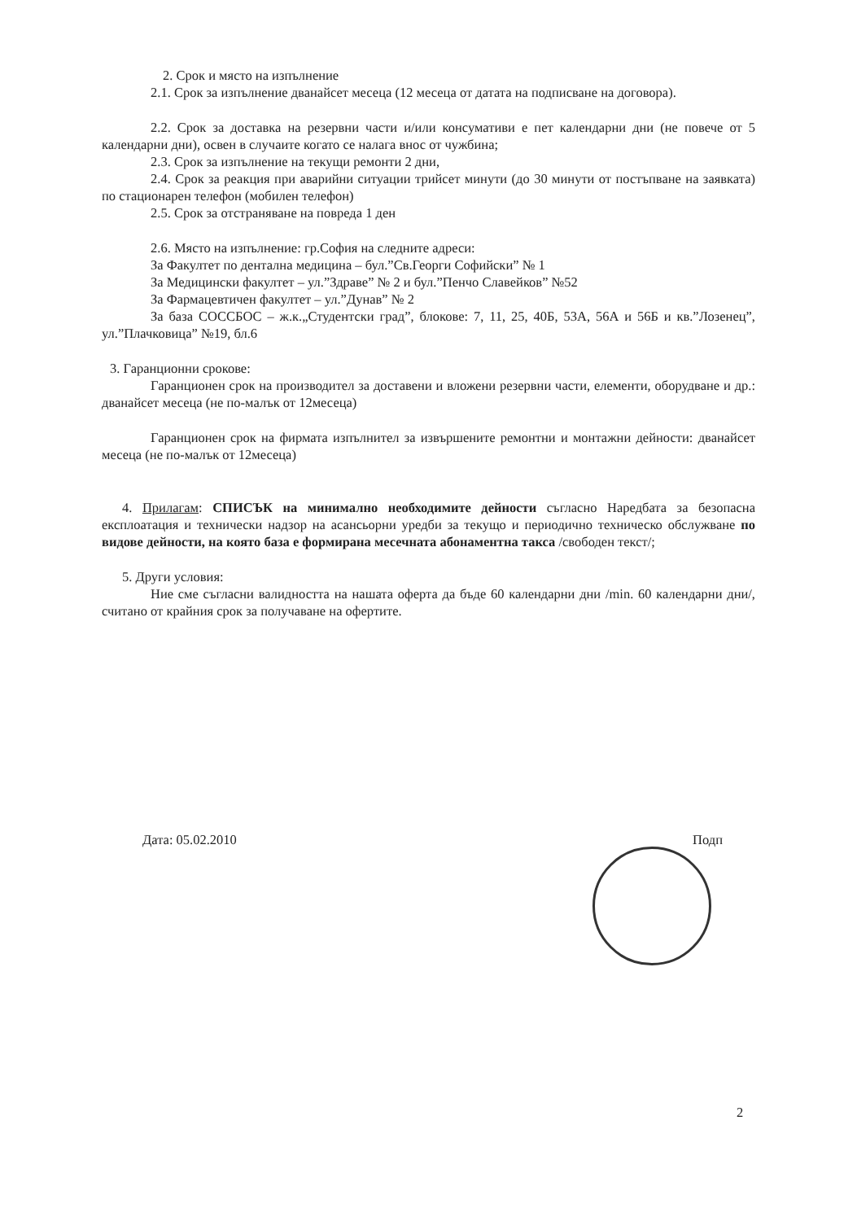2. Срок и място на изпълнение
2.1. Срок за изпълнение дванайсет месеца (12 месеца от датата на подписване на договора).
2.2. Срок за доставка на резервни части и/или консумативи е пет календарни дни (не повече от 5 календарни дни), освен в случаите когато се налага внос от чужбина;
2.3. Срок за изпълнение на текущи ремонти 2 дни,
2.4. Срок за реакция при аварийни ситуации трийсет минути (до 30 минути от постъпване на заявката) по стационарен телефон (мобилен телефон)
2.5. Срок за отстраняване на повреда 1 ден
2.6. Място на изпълнение: гр.София на следните адреси:
За Факултет по дентална медицина – бул.”Св.Георги Софийски” № 1
За Медицински факултет – ул.”Здраве” № 2 и бул.”Пенчо Славейков” №52
За Фармацевтичен факултет – ул.”Дунав” № 2
За база СОССБОС – ж.к.„Студентски град”, блокове: 7, 11, 25, 40Б, 53А, 56А и 56Б и кв.”Лозенец”, ул.”Плачковица” №19, бл.6
3. Гаранционни срокове:
Гаранционен срок на производител за доставени и вложени резервни части, елементи, оборудване и др.: дванайсет месеца (не по-малък от 12месеца)
Гаранционен срок на фирмата изпълнител за извършените ремонтни и монтажни дейности: дванайсет месеца (не по-малък от 12месеца)
4. Прилагам: СПИСЪК на минимално необходимите дейности съгласно Наредбата за безопасна експлоатация и технически надзор на асансьорни уредби за текущо и периодично техническо обслужване по видове дейности, на която база е формирана месечната абонаментна такса /свободен текст/;
5. Други условия:
Ние сме съгласни валидността на нашата оферта да бъде 60 календарни дни /min. 60 календарни дни/, считано от крайния срок за получаване на офертите.
Дата: 05.02.2010 Подп
2